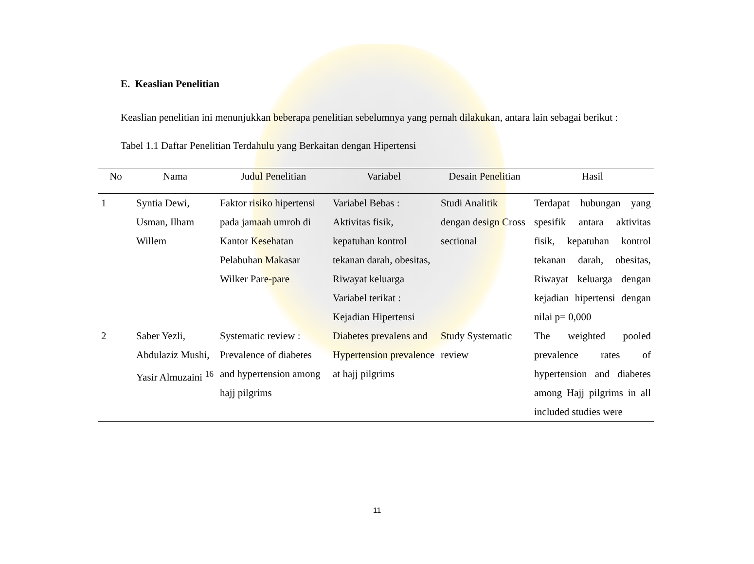E. Keaslian Penelitian
Keaslian penelitian ini menunjukkan beberapa penelitian sebelumnya yang pernah dilakukan, antara lain sebagai berikut :
Tabel 1.1 Daftar Penelitian Terdahulu yang Berkaitan dengan Hipertensi
| No | Nama | Judul Penelitian | Variabel | Desain Penelitian | Hasil |
| --- | --- | --- | --- | --- | --- |
| 1 | Syntia Dewi, Usman, Ilham Willem | Faktor risiko hipertensi pada jamaah umroh di Kantor Kesehatan Pelabuhan Makasar Wilker Pare-pare | Variabel Bebas : Aktivitas fisik, kepatuhan kontrol tekanan darah, obesitas, Riwayat keluarga Variabel terikat : Kejadian Hipertensi | Studi Analitik dengan design Cross sectional | Terdapat hubungan yang spesifik antara aktivitas fisik, kepatuhan kontrol tekanan darah, obesitas, Riwayat keluarga dengan kejadian hipertensi dengan nilai p= 0,000 |
| 2 | Saber Yezli, Abdulaziz Mushi, Yasir Almuzaini <sup>16</sup> | Systematic review : Prevalence of diabetes and hypertension among hajj pilgrims | Diabetes prevalens and Hypertension prevalence at hajj pilgrims | Study Systematic review | The weighted pooled prevalence rates of hypertension and diabetes among Hajj pilgrims in all included studies were |
11